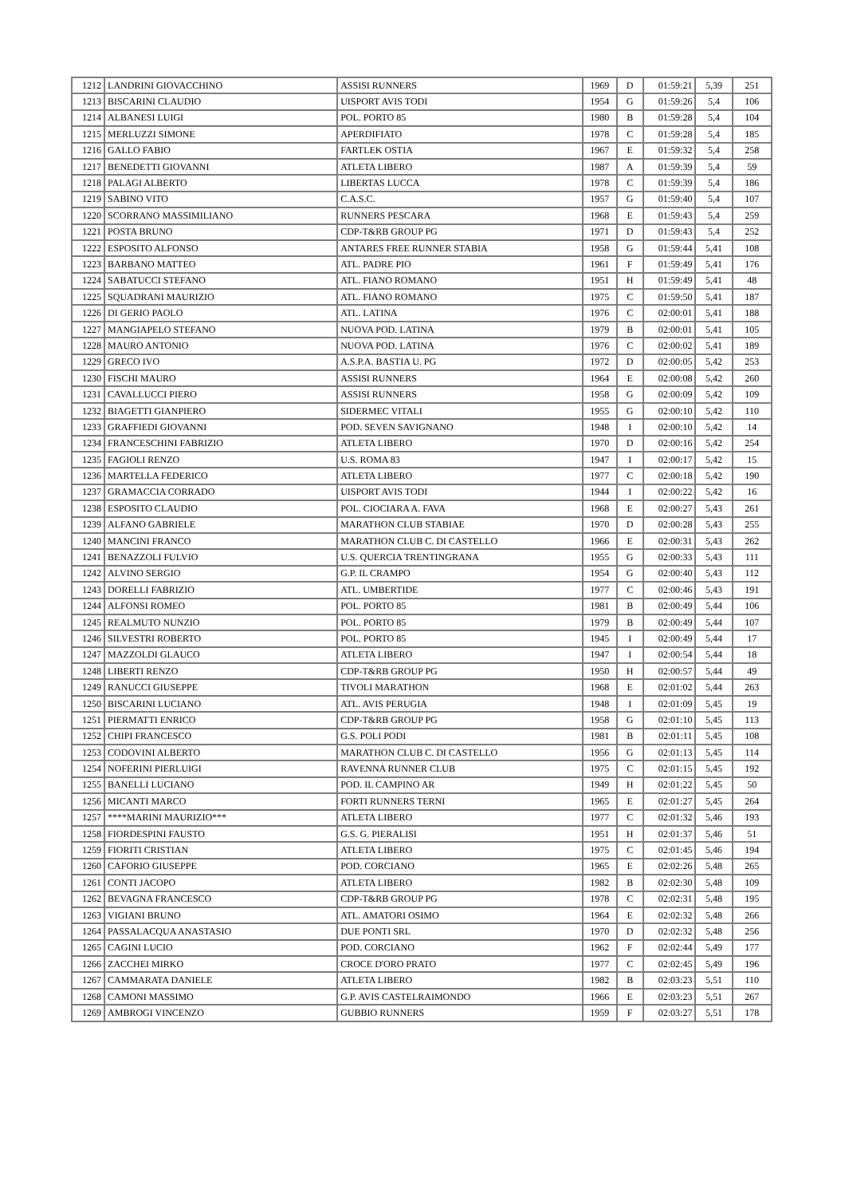| 1212 | LANDRINI GIOVACCHINO | ASSISI RUNNERS | 1969 | D | 01:59:21 | 5,39 | 251 |
| 1213 | BISCARINI CLAUDIO | UISPORT AVIS TODI | 1954 | G | 01:59:26 | 5,4 | 106 |
| 1214 | ALBANESI LUIGI | POL. PORTO 85 | 1980 | B | 01:59:28 | 5,4 | 104 |
| 1215 | MERLUZZI SIMONE | APERDIFIATO | 1978 | C | 01:59:28 | 5,4 | 185 |
| 1216 | GALLO FABIO | FARTLEK OSTIA | 1967 | E | 01:59:32 | 5,4 | 258 |
| 1217 | BENEDETTI GIOVANNI | ATLETA LIBERO | 1987 | A | 01:59:39 | 5,4 | 59 |
| 1218 | PALAGI ALBERTO | LIBERTAS LUCCA | 1978 | C | 01:59:39 | 5,4 | 186 |
| 1219 | SABINO VITO | C.A.S.C. | 1957 | G | 01:59:40 | 5,4 | 107 |
| 1220 | SCORRANO MASSIMILIANO | RUNNERS PESCARA | 1968 | E | 01:59:43 | 5,4 | 259 |
| 1221 | POSTA BRUNO | CDP-T&RB GROUP PG | 1971 | D | 01:59:43 | 5,4 | 252 |
| 1222 | ESPOSITO ALFONSO | ANTARES FREE RUNNER STABIA | 1958 | G | 01:59:44 | 5,41 | 108 |
| 1223 | BARBANO MATTEO | ATL. PADRE PIO | 1961 | F | 01:59:49 | 5,41 | 176 |
| 1224 | SABATUCCI STEFANO | ATL. FIANO ROMANO | 1951 | H | 01:59:49 | 5,41 | 48 |
| 1225 | SQUADRANI MAURIZIO | ATL. FIANO ROMANO | 1975 | C | 01:59:50 | 5,41 | 187 |
| 1226 | DI GERIO PAOLO | ATL. LATINA | 1976 | C | 02:00:01 | 5,41 | 188 |
| 1227 | MANGIAPELO STEFANO | NUOVA POD. LATINA | 1979 | B | 02:00:01 | 5,41 | 105 |
| 1228 | MAURO ANTONIO | NUOVA POD. LATINA | 1976 | C | 02:00:02 | 5,41 | 189 |
| 1229 | GRECO IVO | A.S.P.A. BASTIA U. PG | 1972 | D | 02:00:05 | 5,42 | 253 |
| 1230 | FISCHI MAURO | ASSISI RUNNERS | 1964 | E | 02:00:08 | 5,42 | 260 |
| 1231 | CAVALLUCCI PIERO | ASSISI RUNNERS | 1958 | G | 02:00:09 | 5,42 | 109 |
| 1232 | BIAGETTI GIANPIERO | SIDERMEC VITALI | 1955 | G | 02:00:10 | 5,42 | 110 |
| 1233 | GRAFFIEDI GIOVANNI | POD. SEVEN SAVIGNANO | 1948 | I | 02:00:10 | 5,42 | 14 |
| 1234 | FRANCESCHINI FABRIZIO | ATLETA LIBERO | 1970 | D | 02:00:16 | 5,42 | 254 |
| 1235 | FAGIOLI RENZO | U.S. ROMA 83 | 1947 | I | 02:00:17 | 5,42 | 15 |
| 1236 | MARTELLA FEDERICO | ATLETA LIBERO | 1977 | C | 02:00:18 | 5,42 | 190 |
| 1237 | GRAMACCIA CORRADO | UISPORT AVIS TODI | 1944 | I | 02:00:22 | 5,42 | 16 |
| 1238 | ESPOSITO CLAUDIO | POL. CIOCIARA A. FAVA | 1968 | E | 02:00:27 | 5,43 | 261 |
| 1239 | ALFANO GABRIELE | MARATHON CLUB STABIAE | 1970 | D | 02:00:28 | 5,43 | 255 |
| 1240 | MANCINI FRANCO | MARATHON CLUB C. DI CASTELLO | 1966 | E | 02:00:31 | 5,43 | 262 |
| 1241 | BENAZZOLI FULVIO | U.S. QUERCIA TRENTINGRANA | 1955 | G | 02:00:33 | 5,43 | 111 |
| 1242 | ALVINO SERGIO | G.P. IL CRAMPO | 1954 | G | 02:00:40 | 5,43 | 112 |
| 1243 | DORELLI FABRIZIO | ATL. UMBERTIDE | 1977 | C | 02:00:46 | 5,43 | 191 |
| 1244 | ALFONSI ROMEO | POL. PORTO 85 | 1981 | B | 02:00:49 | 5,44 | 106 |
| 1245 | REALMUTO NUNZIO | POL. PORTO 85 | 1979 | B | 02:00:49 | 5,44 | 107 |
| 1246 | SILVESTRI ROBERTO | POL. PORTO 85 | 1945 | I | 02:00:49 | 5,44 | 17 |
| 1247 | MAZZOLDI GLAUCO | ATLETA LIBERO | 1947 | I | 02:00:54 | 5,44 | 18 |
| 1248 | LIBERTI RENZO | CDP-T&RB GROUP PG | 1950 | H | 02:00:57 | 5,44 | 49 |
| 1249 | RANUCCI GIUSEPPE | TIVOLI MARATHON | 1968 | E | 02:01:02 | 5,44 | 263 |
| 1250 | BISCARINI LUCIANO | ATL. AVIS PERUGIA | 1948 | I | 02:01:09 | 5,45 | 19 |
| 1251 | PIERMATTI ENRICO | CDP-T&RB GROUP PG | 1958 | G | 02:01:10 | 5,45 | 113 |
| 1252 | CHIPI FRANCESCO | G.S. POLI PODI | 1981 | B | 02:01:11 | 5,45 | 108 |
| 1253 | CODOVINI ALBERTO | MARATHON CLUB C. DI CASTELLO | 1956 | G | 02:01:13 | 5,45 | 114 |
| 1254 | NOFERINI PIERLUIGI | RAVENNA RUNNER CLUB | 1975 | C | 02:01:15 | 5,45 | 192 |
| 1255 | BANELLI LUCIANO | POD. IL CAMPINO AR | 1949 | H | 02:01:22 | 5,45 | 50 |
| 1256 | MICANTI MARCO | FORTI RUNNERS TERNI | 1965 | E | 02:01:27 | 5,45 | 264 |
| 1257 | ****MARINI MAURIZIO*** | ATLETA LIBERO | 1977 | C | 02:01:32 | 5,46 | 193 |
| 1258 | FIORDESPINI FAUSTO | G.S. G. PIERALISI | 1951 | H | 02:01:37 | 5,46 | 51 |
| 1259 | FIORITI CRISTIAN | ATLETA LIBERO | 1975 | C | 02:01:45 | 5,46 | 194 |
| 1260 | CAFORIO GIUSEPPE | POD. CORCIANO | 1965 | E | 02:02:26 | 5,48 | 265 |
| 1261 | CONTI JACOPO | ATLETA LIBERO | 1982 | B | 02:02:30 | 5,48 | 109 |
| 1262 | BEVAGNA FRANCESCO | CDP-T&RB GROUP PG | 1978 | C | 02:02:31 | 5,48 | 195 |
| 1263 | VIGIANI BRUNO | ATL. AMATORI OSIMO | 1964 | E | 02:02:32 | 5,48 | 266 |
| 1264 | PASSALACQUA ANASTASIO | DUE PONTI SRL | 1970 | D | 02:02:32 | 5,48 | 256 |
| 1265 | CAGINI LUCIO | POD. CORCIANO | 1962 | F | 02:02:44 | 5,49 | 177 |
| 1266 | ZACCHEI MIRKO | CROCE D'ORO PRATO | 1977 | C | 02:02:45 | 5,49 | 196 |
| 1267 | CAMMARATA DANIELE | ATLETA LIBERO | 1982 | B | 02:03:23 | 5,51 | 110 |
| 1268 | CAMONI MASSIMO | G.P. AVIS CASTELRAIMONDO | 1966 | E | 02:03:23 | 5,51 | 267 |
| 1269 | AMBROGI VINCENZO | GUBBIO RUNNERS | 1959 | F | 02:03:27 | 5,51 | 178 |